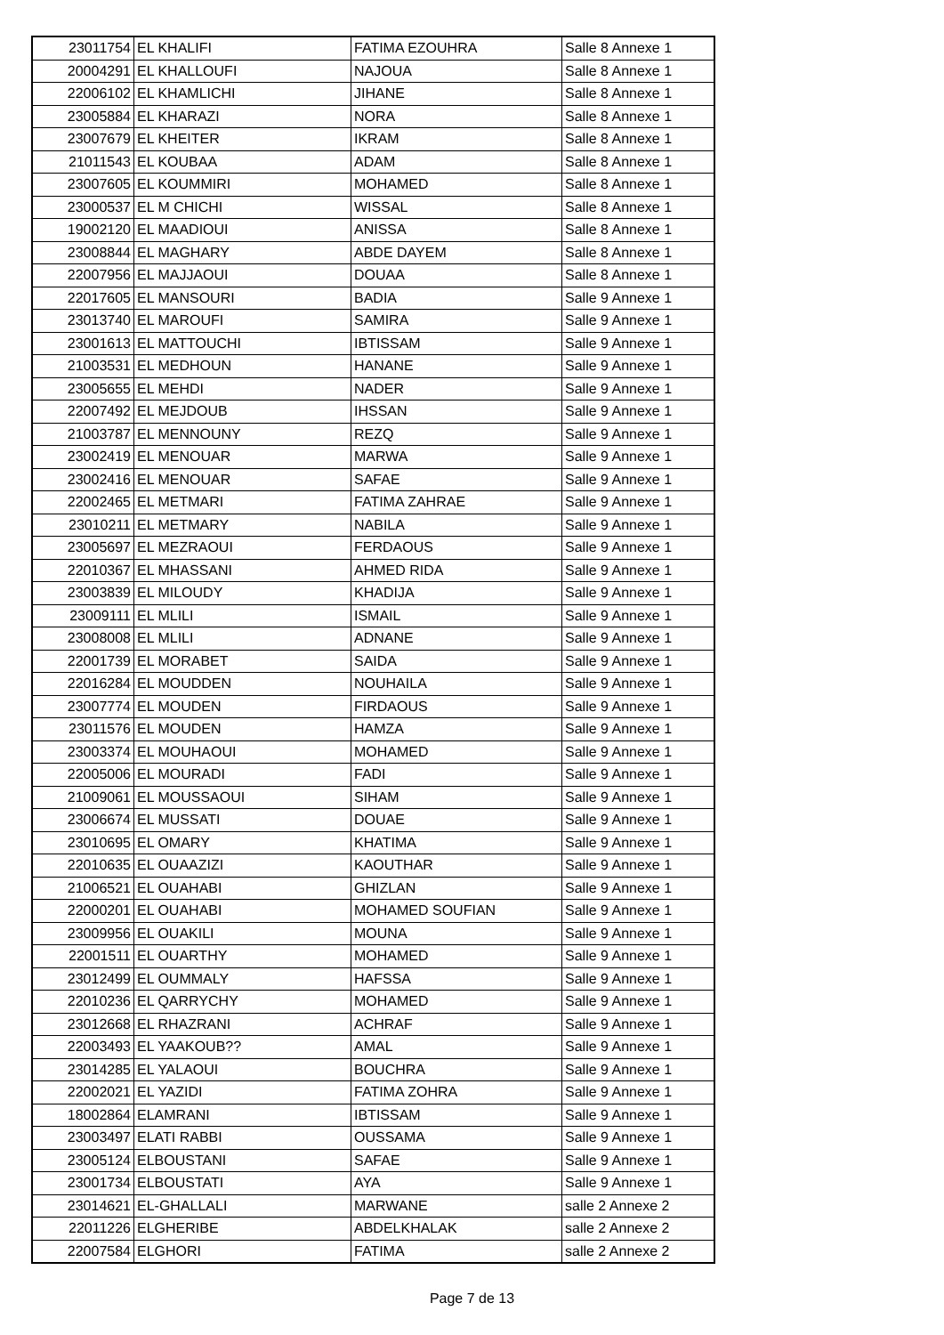| 23011754 | EL KHALIFI | FATIMA EZOUHRA | Salle 8 Annexe 1 |
| 20004291 | EL KHALLOUFI | NAJOUA | Salle 8 Annexe 1 |
| 22006102 | EL KHAMLICHI | JIHANE | Salle 8 Annexe 1 |
| 23005884 | EL KHARAZI | NORA | Salle 8 Annexe 1 |
| 23007679 | EL KHEITER | IKRAM | Salle 8 Annexe 1 |
| 21011543 | EL KOUBAA | ADAM | Salle 8 Annexe 1 |
| 23007605 | EL KOUMMIRI | MOHAMED | Salle 8 Annexe 1 |
| 23000537 | EL M CHICHI | WISSAL | Salle 8 Annexe 1 |
| 19002120 | EL MAADIOUI | ANISSA | Salle 8 Annexe 1 |
| 23008844 | EL MAGHARY | ABDE DAYEM | Salle 8 Annexe 1 |
| 22007956 | EL MAJJAOUI | DOUAA | Salle 8 Annexe 1 |
| 22017605 | EL MANSOURI | BADIA | Salle 9 Annexe 1 |
| 23013740 | EL MAROUFI | SAMIRA | Salle 9 Annexe 1 |
| 23001613 | EL MATTOUCHI | IBTISSAM | Salle 9 Annexe 1 |
| 21003531 | EL MEDHOUN | HANANE | Salle 9 Annexe 1 |
| 23005655 | EL MEHDI | NADER | Salle 9 Annexe 1 |
| 22007492 | EL MEJDOUB | IHSSAN | Salle 9 Annexe 1 |
| 21003787 | EL MENNOUNY | REZQ | Salle 9 Annexe 1 |
| 23002419 | EL MENOUAR | MARWA | Salle 9 Annexe 1 |
| 23002416 | EL MENOUAR | SAFAE | Salle 9 Annexe 1 |
| 22002465 | EL METMARI | FATIMA ZAHRAE | Salle 9 Annexe 1 |
| 23010211 | EL METMARY | NABILA | Salle 9 Annexe 1 |
| 23005697 | EL MEZRAOUI | FERDAOUS | Salle 9 Annexe 1 |
| 22010367 | EL MHASSANI | AHMED RIDA | Salle 9 Annexe 1 |
| 23003839 | EL MILOUDY | KHADIJA | Salle 9 Annexe 1 |
| 23009111 | EL MLILI | ISMAIL | Salle 9 Annexe 1 |
| 23008008 | EL MLILI | ADNANE | Salle 9 Annexe 1 |
| 22001739 | EL MORABET | SAIDA | Salle 9 Annexe 1 |
| 22016284 | EL MOUDDEN | NOUHAILA | Salle 9 Annexe 1 |
| 23007774 | EL MOUDEN | FIRDAOUS | Salle 9 Annexe 1 |
| 23011576 | EL MOUDEN | HAMZA | Salle 9 Annexe 1 |
| 23003374 | EL MOUHAOUI | MOHAMED | Salle 9 Annexe 1 |
| 22005006 | EL MOURADI | FADI | Salle 9 Annexe 1 |
| 21009061 | EL MOUSSAOUI | SIHAM | Salle 9 Annexe 1 |
| 23006674 | EL MUSSATI | DOUAE | Salle 9 Annexe 1 |
| 23010695 | EL OMARY | KHATIMA | Salle 9 Annexe 1 |
| 22010635 | EL OUAAZIZI | KAOUTHAR | Salle 9 Annexe 1 |
| 21006521 | EL OUAHABI | GHIZLAN | Salle 9 Annexe 1 |
| 22000201 | EL OUAHABI | MOHAMED SOUFIAN | Salle 9 Annexe 1 |
| 23009956 | EL OUAKILI | MOUNA | Salle 9 Annexe 1 |
| 22001511 | EL OUARTHY | MOHAMED | Salle 9 Annexe 1 |
| 23012499 | EL OUMMALY | HAFSSA | Salle 9 Annexe 1 |
| 22010236 | EL QARRYCHY | MOHAMED | Salle 9 Annexe 1 |
| 23012668 | EL RHAZRANI | ACHRAF | Salle 9 Annexe 1 |
| 22003493 | EL YAAKOUB?? | AMAL | Salle 9 Annexe 1 |
| 23014285 | EL YALAOUI | BOUCHRA | Salle 9 Annexe 1 |
| 22002021 | EL YAZIDI | FATIMA ZOHRA | Salle 9 Annexe 1 |
| 18002864 | ELAMRANI | IBTISSAM | Salle 9 Annexe 1 |
| 23003497 | ELATI RABBI | OUSSAMA | Salle 9 Annexe 1 |
| 23005124 | ELBOUSTANI | SAFAE | Salle 9 Annexe 1 |
| 23001734 | ELBOUSTATI | AYA | Salle 9 Annexe 1 |
| 23014621 | EL-GHALLALI | MARWANE | salle 2 Annexe 2 |
| 22011226 | ELGHERIBE | ABDELKHALAK | salle 2 Annexe 2 |
| 22007584 | ELGHORI | FATIMA | salle 2 Annexe 2 |
Page 7 de 13